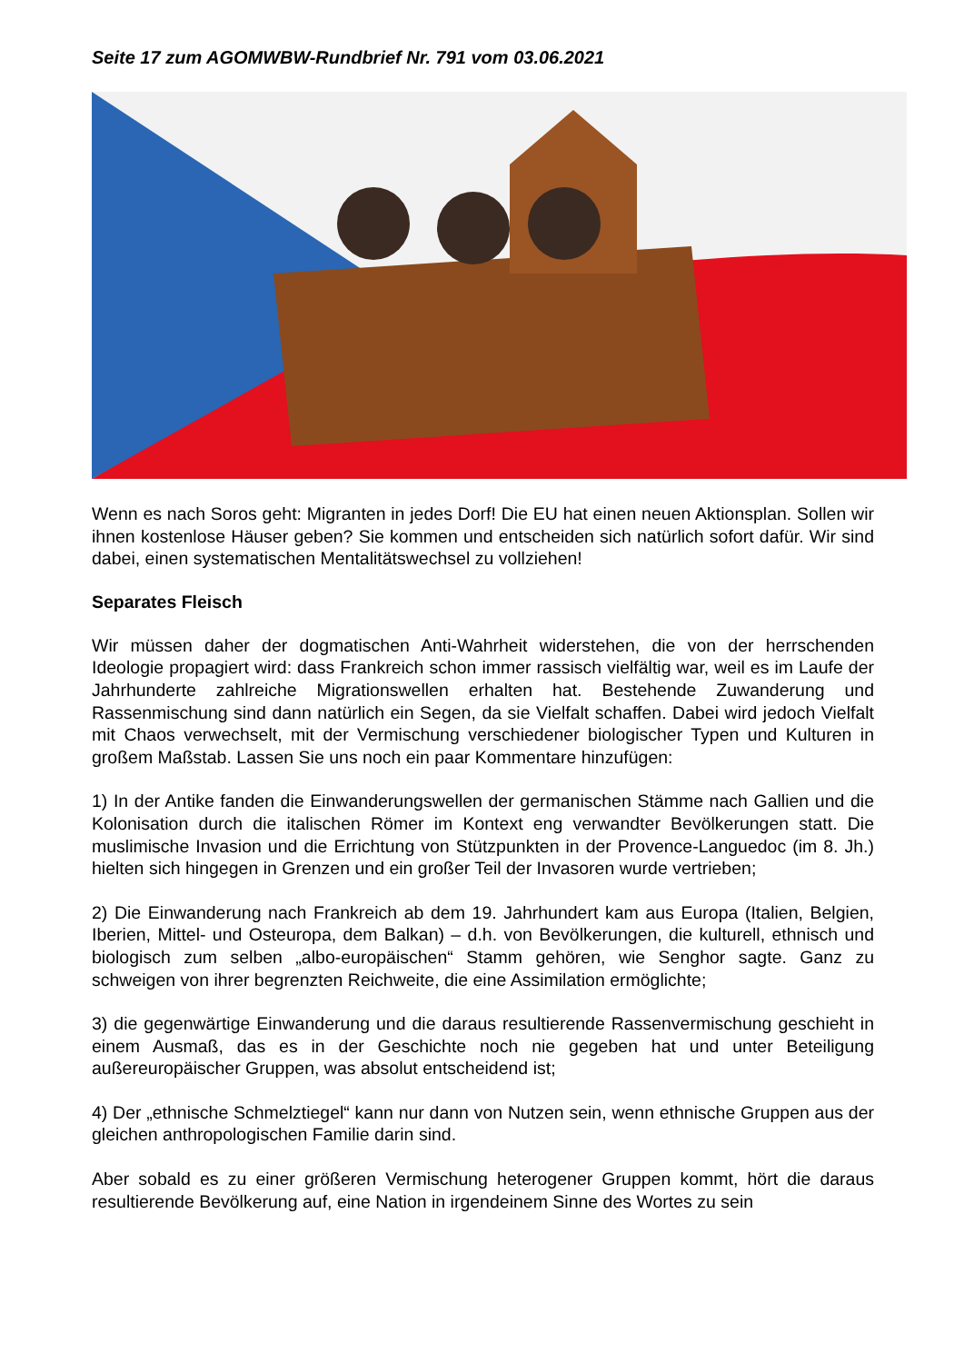Seite 17 zum AGOMWBW-Rundbrief Nr. 791 vom 03.06.2021
Wenn es nach Soros geht: Migranten in jedes Dorf! Die EU hat einen neuen Aktionsplan. Sollen wir ihnen kostenlose Häuser geben? Sie kommen und entscheiden sich natürlich sofort dafür. Wir sind dabei, einen systematischen Mentalitätswechsel zu vollziehen!
Separates Fleisch
Wir müssen daher der dogmatischen Anti-Wahrheit widerstehen, die von der herrschenden Ideologie propagiert wird: dass Frankreich schon immer rassisch vielfältig war, weil es im Laufe der Jahrhunderte zahlreiche Migrationswellen erhalten hat. Bestehende Zuwanderung und Rassenmischung sind dann natürlich ein Segen, da sie Vielfalt schaffen. Dabei wird jedoch Vielfalt mit Chaos verwechselt, mit der Vermischung verschiedener biologischer Typen und Kulturen in großem Maßstab. Lassen Sie uns noch ein paar Kommentare hinzufügen:
1) In der Antike fanden die Einwanderungswellen der germanischen Stämme nach Gallien und die Kolonisation durch die italischen Römer im Kontext eng verwandter Bevölkerungen statt. Die muslimische Invasion und die Errichtung von Stützpunkten in der Provence-Languedoc (im 8. Jh.) hielten sich hingegen in Grenzen und ein großer Teil der Invasoren wurde vertrieben;
2) Die Einwanderung nach Frankreich ab dem 19. Jahrhundert kam aus Europa (Italien, Belgien, Iberien, Mittel- und Osteuropa, dem Balkan) – d.h. von Bevölkerungen, die kulturell, ethnisch und biologisch zum selben „albo-europäischen“ Stamm gehören, wie Senghor sagte. Ganz zu schweigen von ihrer begrenzten Reichweite, die eine Assimilation ermöglichte;
3) die gegenwärtige Einwanderung und die daraus resultierende Rassenvermischung geschieht in einem Ausmaß, das es in der Geschichte noch nie gegeben hat und unter Beteiligung außereuropäischer Gruppen, was absolut entscheidend ist;
4) Der „ethnische Schmelztiegel“ kann nur dann von Nutzen sein, wenn ethnische Gruppen aus der gleichen anthropologischen Familie darin sind.
Aber sobald es zu einer größeren Vermischung heterogener Gruppen kommt, hört die daraus resultierende Bevölkerung auf, eine Nation in irgendeinem Sinne des Wortes zu sein